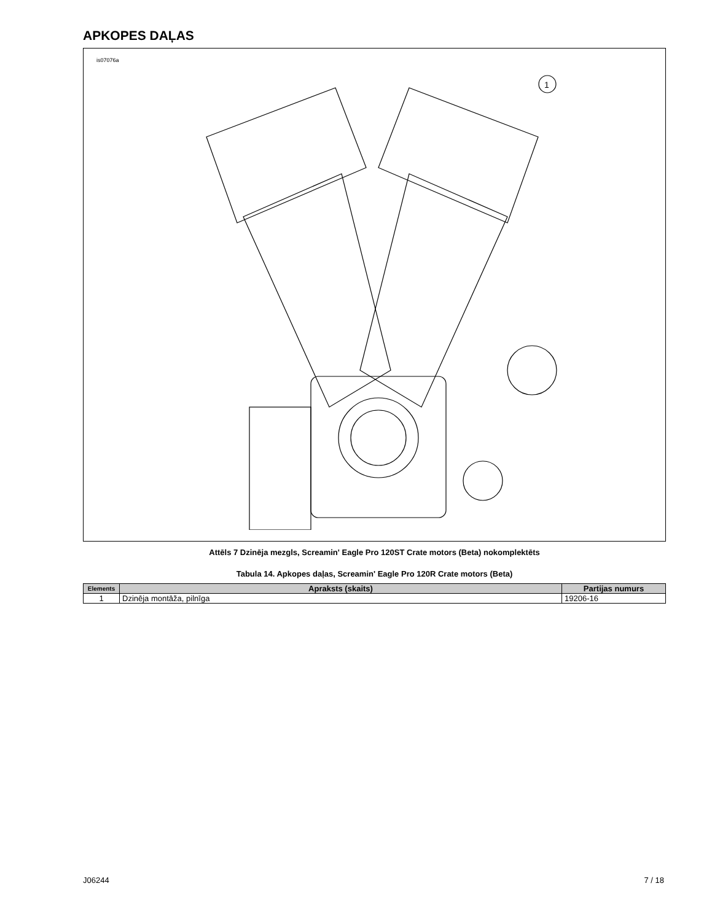APKOPES DAĻAS
is07076a
1
Attēls 7 Dzinēja mezgls, Screamin' Eagle Pro 120ST Crate motors (Beta) nokomplektēts
Tabula 14. Apkopes daļas, Screamin' Eagle Pro 120R Crate motors (Beta)
| Elements | Apraksts (skaits) | Partijas numurs |
| --- | --- | --- |
| 1 | Dzinēja montāža, pilnīga | 19206-16 |
J06244 7 / 18